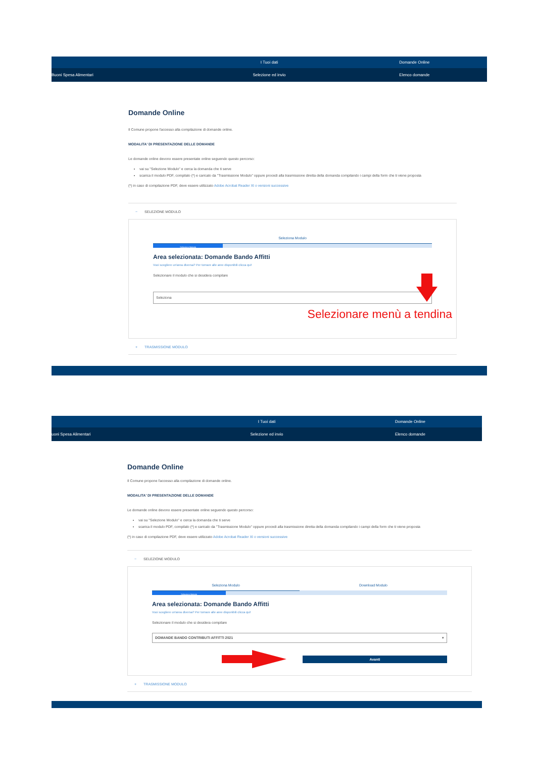I Tuoi dati Domande Online
Buoni Spesa Alimentari Selezione ed invio Elenco domande
Domande Online
Il Comune propone l'accesso alla compilazione di domande online.
MODALITA' DI PRESENTAZIONE DELLE DOMANDE
Le domande online devono essere presentate online seguendo questo percorso:
vai su "Selezione Modulo" e cerca la domanda che ti serve
scarica il modulo PDF, compilalo (*) e caricalo da "Trasmissione Modulo" oppure procedi alla trasmissione diretta della domanda compilando i campi della form che ti viene proposta
(*) in caso di compilazione PDF, deve essere utilizzato Adobe Acrobat Reader XI o versioni successive
− SELEZIONE MODULO
Seleziona Modulo
Seleziona Modulo
Area selezionata: Domande Bando Affitti
Vuoi scegliere un'area diversa? Per tornare alle aree disponibili clicca qui!
Selezionare il modulo che si desidera compilare
Seleziona ▾
Selezionare menù a tendina
+ TRASMISSIONE MODULO
I Tuoi dati Domande Online
uoni Spesa Alimentari Selezione ed invio Elenco domande
Domande Online
Il Comune propone l'accesso alla compilazione di domande online.
MODALITA' DI PRESENTAZIONE DELLE DOMANDE
Le domande online devono essere presentate online seguendo questo percorso:
vai su "Selezione Modulo" e cerca la domanda che ti serve
scarica il modulo PDF, compilalo (*) e caricalo da "Trasmissione Modulo" oppure procedi alla trasmissione diretta della domanda compilando i campi della form che ti viene proposta
(*) in caso di compilazione PDF, deve essere utilizzato Adobe Acrobat Reader XI o versioni successive
− SELEZIONE MODULO
Seleziona Modulo Download Modulo
Seleziona Modulo
Area selezionata: Domande Bando Affitti
Vuoi scegliere un'area diversa? Per tornare alle aree disponibili clicca qui!
Selezionare il modulo che si desidera compilare
DOMANDE BANDO CONTRIBUTI AFFITTI 2021 ▾
Avanti
+ TRASMISSIONE MODULO